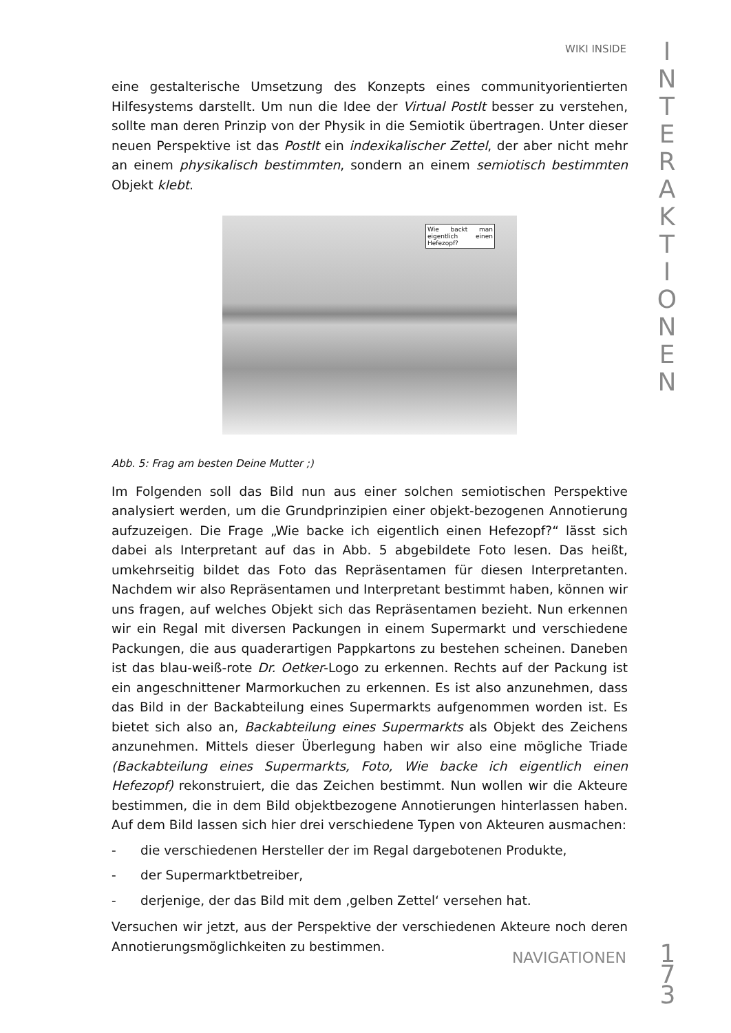WIKI INSIDE
I
N
T
E
R
A
K
T
I
O
N
E
N
eine gestalterische Umsetzung des Konzepts eines communityorientierten Hilfesystems darstellt. Um nun die Idee der Virtual PostIt besser zu verstehen, sollte man deren Prinzip von der Physik in die Semiotik übertragen. Unter dieser neuen Perspektive ist das PostIt ein indexikalischer Zettel, der aber nicht mehr an einem physikalisch bestimmten, sondern an einem semiotisch bestimmten Objekt klebt.
Wie backt man eigentlich einen Hefezopf?
Abb. 5: Frag am besten Deine Mutter ;)
Im Folgenden soll das Bild nun aus einer solchen semiotischen Perspektive analysiert werden, um die Grundprinzipien einer objekt-bezogenen Annotierung aufzuzeigen. Die Frage „Wie backe ich eigentlich einen Hefezopf?“ lässt sich dabei als Interpretant auf das in Abb. 5 abgebildete Foto lesen. Das heißt, umkehrseitig bildet das Foto das Repräsentamen für diesen Interpretanten. Nachdem wir also Repräsentamen und Interpretant bestimmt haben, können wir uns fragen, auf welches Objekt sich das Repräsentamen bezieht. Nun erkennen wir ein Regal mit diversen Packungen in einem Supermarkt und verschiedene Packungen, die aus quaderartigen Pappkartons zu bestehen scheinen. Daneben ist das blau-weiß-rote Dr. Oetker-Logo zu erkennen. Rechts auf der Packung ist ein angeschnittener Marmorkuchen zu erkennen. Es ist also anzunehmen, dass das Bild in der Backabteilung eines Supermarkts aufgenommen worden ist. Es bietet sich also an, Backabteilung eines Supermarkts als Objekt des Zeichens anzunehmen. Mittels dieser Überlegung haben wir also eine mögliche Triade (Backabteilung eines Supermarkts, Foto, Wie backe ich eigentlich einen Hefezopf) rekonstruiert, die das Zeichen bestimmt. Nun wollen wir die Akteure bestimmen, die in dem Bild objektbezogene Annotierungen hinterlassen haben. Auf dem Bild lassen sich hier drei verschiedene Typen von Akteuren ausmachen:
- die verschiedenen Hersteller der im Regal dargebotenen Produkte,
- der Supermarktbetreiber,
- derjenige, der das Bild mit dem ‚gelben Zettel‘ versehen hat.
Versuchen wir jetzt, aus der Perspektive der verschiedenen Akteure noch deren Annotierungsmöglichkeiten zu bestimmen.
NAVIGATIONEN
1
7
3